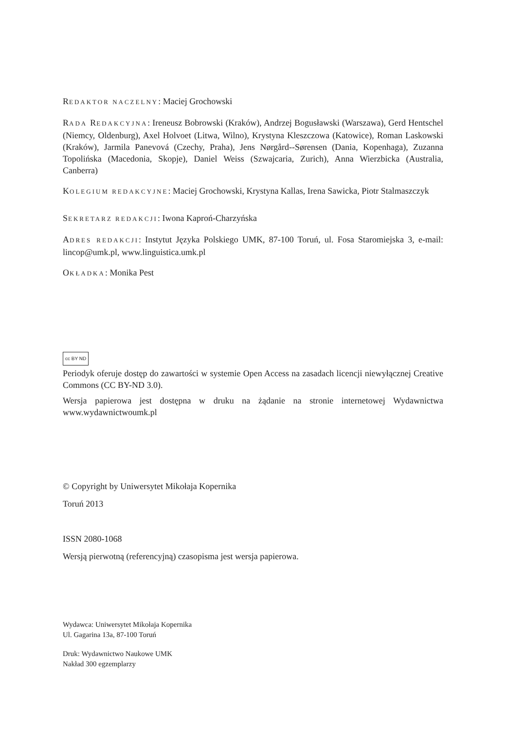REDAKTOR NACZELNY: Maciej Grochowski
RADA REDAKCYJNA: Ireneusz Bobrowski (Kraków), Andrzej Bogusławski (Warszawa), Gerd Hentschel (Niemcy, Oldenburg), Axel Holvoet (Litwa, Wilno), Krystyna Kleszczowa (Katowice), Roman Laskowski (Kraków), Jarmila Panevová (Czechy, Praha), Jens Nørgård--Sørensen (Dania, Kopenhaga), Zuzanna Topolińska (Macedonia, Skopje), Daniel Weiss (Szwajcaria, Zurich), Anna Wierzbicka (Australia, Canberra)
KOLEGIUM REDAKCYJNE: Maciej Grochowski, Krystyna Kallas, Irena Sawicka, Piotr Stalmaszczyk
SEKRETARZ REDAKCJI: Iwona Kaproń-Charzyńska
ADRES REDAKCJI: Instytut Języka Polskiego UMK, 87-100 Toruń, ul. Fosa Staromiejska 3, e-mail: lincop@umk.pl, www.linguistica.umk.pl
OKŁADKA: Monika Pest
cc BY ND
Periodyk oferuje dostęp do zawartości w systemie Open Access na zasadach licencji niewyłącznej Creative Commons (CC BY-ND 3.0).
Wersja papierowa jest dostępna w druku na żądanie na stronie internetowej Wydawnictwa www.wydawnictwoumk.pl
© Copyright by Uniwersytet Mikołaja Kopernika
Toruń 2013
ISSN 2080-1068
Wersją pierwotną (referencyjną) czasopisma jest wersja papierowa.
Wydawca: Uniwersytet Mikołaja Kopernika
Ul. Gagarina 13a, 87-100 Toruń
Druk: Wydawnictwo Naukowe UMK
Nakład 300 egzemplarzy